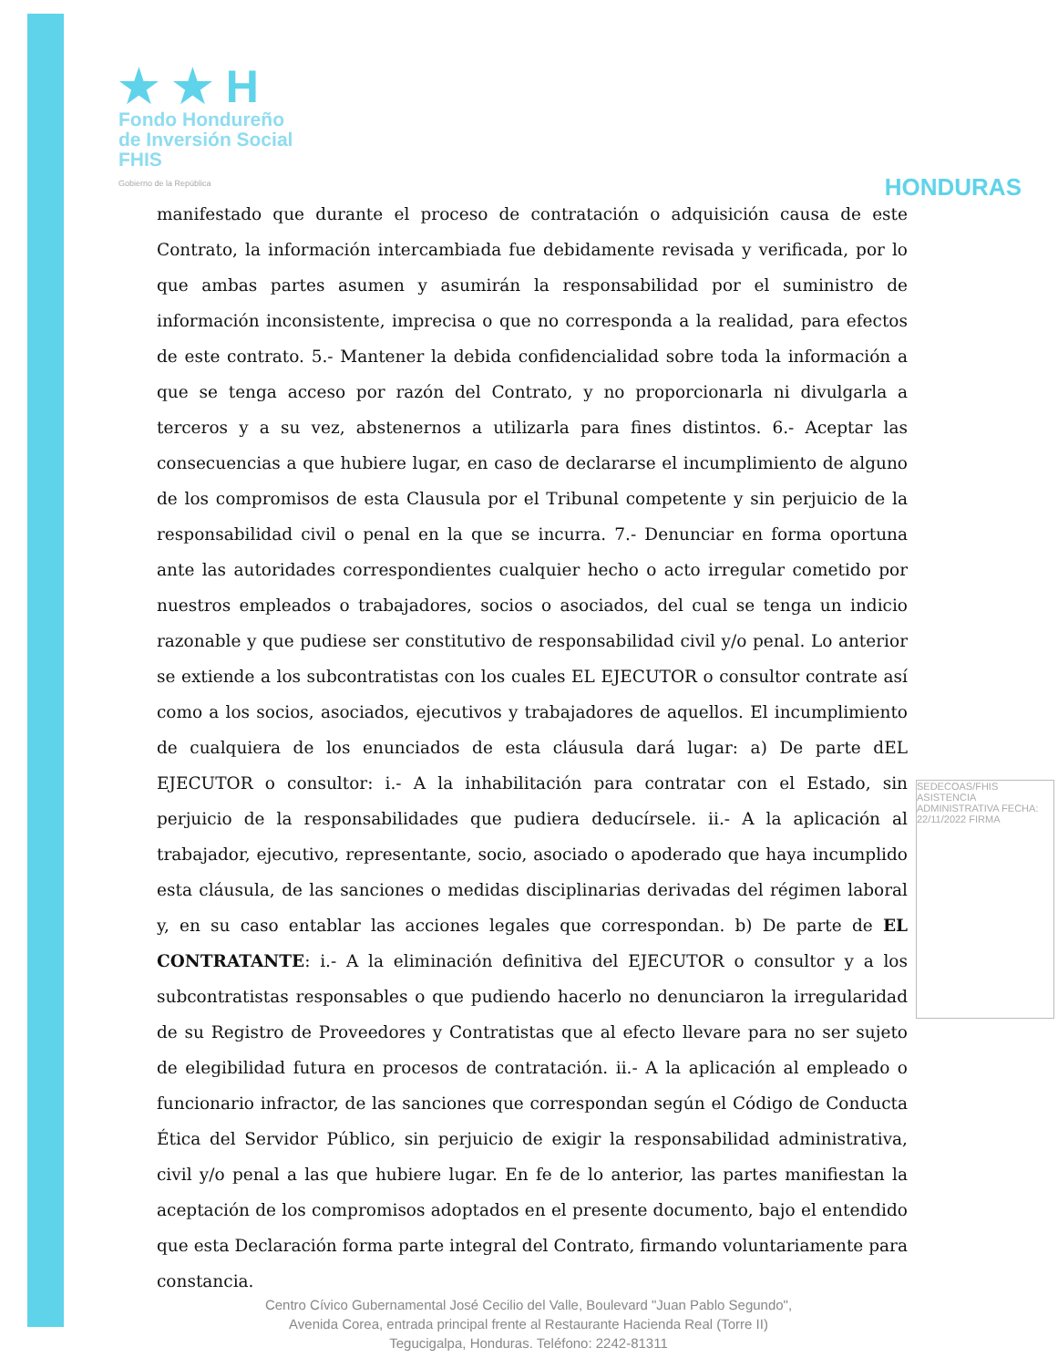★ ★ H
Fondo Hondureño
de Inversión Social
FHIS
Gobierno de la República
HONDURAS
manifestado que durante el proceso de contratación o adquisición causa de este Contrato, la información intercambiada fue debidamente revisada y verificada, por lo que ambas partes asumen y asumirán la responsabilidad por el suministro de información inconsistente, imprecisa o que no corresponda a la realidad, para efectos de este contrato. 5.- Mantener la debida confidencialidad sobre toda la información a que se tenga acceso por razón del Contrato, y no proporcionarla ni divulgarla a terceros y a su vez, abstenernos a utilizarla para fines distintos. 6.- Aceptar las consecuencias a que hubiere lugar, en caso de declararse el incumplimiento de alguno de los compromisos de esta Clausula por el Tribunal competente y sin perjuicio de la responsabilidad civil o penal en la que se incurra. 7.- Denunciar en forma oportuna ante las autoridades correspondientes cualquier hecho o acto irregular cometido por nuestros empleados o trabajadores, socios o asociados, del cual se tenga un indicio razonable y que pudiese ser constitutivo de responsabilidad civil y/o penal. Lo anterior se extiende a los subcontratistas con los cuales EL EJECUTOR o consultor contrate así como a los socios, asociados, ejecutivos y trabajadores de aquellos. El incumplimiento de cualquiera de los enunciados de esta cláusula dará lugar: a) De parte dEL EJECUTOR o consultor: i.- A la inhabilitación para contratar con el Estado, sin perjuicio de la responsabilidades que pudiera deducírsele. ii.- A la aplicación al trabajador, ejecutivo, representante, socio, asociado o apoderado que haya incumplido esta cláusula, de las sanciones o medidas disciplinarias derivadas del régimen laboral y, en su caso entablar las acciones legales que correspondan. b) De parte de EL CONTRATANTE: i.- A la eliminación definitiva del EJECUTOR o consultor y a los subcontratistas responsables o que pudiendo hacerlo no denunciaron la irregularidad de su Registro de Proveedores y Contratistas que al efecto llevare para no ser sujeto de elegibilidad futura en procesos de contratación. ii.- A la aplicación al empleado o funcionario infractor, de las sanciones que correspondan según el Código de Conducta Ética del Servidor Público, sin perjuicio de exigir la responsabilidad administrativa, civil y/o penal a las que hubiere lugar. En fe de lo anterior, las partes manifiestan la aceptación de los compromisos adoptados en el presente documento, bajo el entendido que esta Declaración forma parte integral del Contrato, firmando voluntariamente para constancia.
SEDECOAS/FHIS ASISTENCIA ADMINISTRATIVA FECHA: 22/11/2022 FIRMA
Centro Cívico Gubernamental José Cecilio del Valle, Boulevard "Juan Pablo Segundo",
Avenida Corea, entrada principal frente al Restaurante Hacienda Real (Torre II)
Tegucigalpa, Honduras. Teléfono: 2242-81311